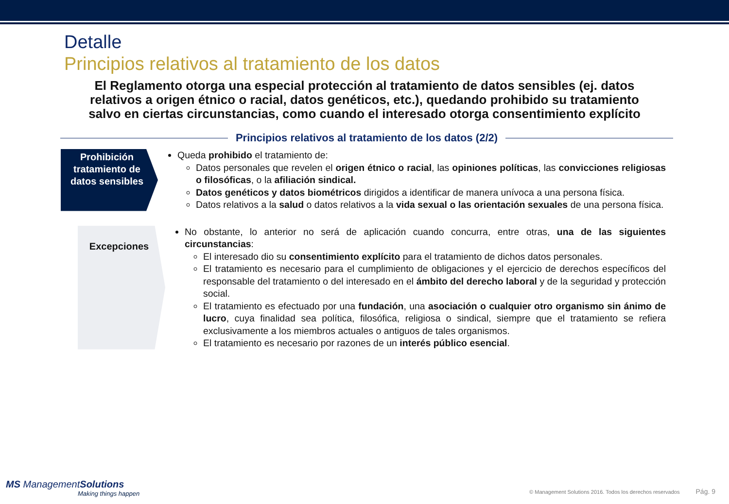Detalle
Principios relativos al tratamiento de los datos
El Reglamento otorga una especial protección al tratamiento de datos sensibles (ej. datos relativos a origen étnico o racial, datos genéticos, etc.), quedando prohibido su tratamiento salvo en ciertas circunstancias, como cuando el interesado otorga consentimiento explícito
Principios relativos al tratamiento de los datos (2/2)
Prohibición tratamiento de datos sensibles
Queda prohibido el tratamiento de:
Datos personales que revelen el origen étnico o racial, las opiniones políticas, las convicciones religiosas o filosóficas, o la afiliación sindical.
Datos genéticos y datos biométricos dirigidos a identificar de manera unívoca a una persona física.
Datos relativos a la salud o datos relativos a la vida sexual o las orientación sexuales de una persona física.
Excepciones
No obstante, lo anterior no será de aplicación cuando concurra, entre otras, una de las siguientes circunstancias:
El interesado dio su consentimiento explícito para el tratamiento de dichos datos personales.
El tratamiento es necesario para el cumplimiento de obligaciones y el ejercicio de derechos específicos del responsable del tratamiento o del interesado en el ámbito del derecho laboral y de la seguridad y protección social.
El tratamiento es efectuado por una fundación, una asociación o cualquier otro organismo sin ánimo de lucro, cuya finalidad sea política, filosófica, religiosa o sindical, siempre que el tratamiento se refiera exclusivamente a los miembros actuales o antiguos de tales organismos.
El tratamiento es necesario por razones de un interés público esencial.
MS ManagementSolutions
Making things happen
© Management Solutions 2016. Todos los derechos reservados Pág. 9